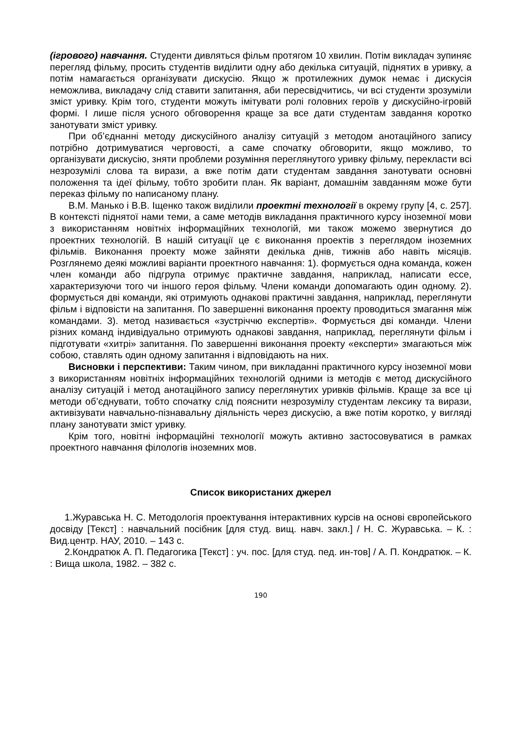(ігрового) навчання. Студенти дивляться фільм протягом 10 хвилин. Потім викладач зупиняє перегляд фільму, просить студентів виділити одну або декілька ситуацій, піднятих в уривку, а потім намагається організувати дискусію. Якщо ж протилежних думок немає і дискусія неможлива, викладачу слід ставити запитання, аби пересвідчитись, чи всі студенти зрозуміли зміст уривку. Крім того, студенти можуть імітувати ролі головних героїв у дискусійно-ігровій формі. І лише після усного обговорення краще за все дати студентам завдання коротко занотувати зміст уривку.
При об’єднанні методу дискусійного аналізу ситуацій з методом анотаційного запису потрібно дотримуватися черговості, а саме спочатку обговорити, якщо можливо, то організувати дискусію, зняти проблеми розуміння переглянутого уривку фільму, перекласти всі незрозумілі слова та вирази, а вже потім дати студентам завдання занотувати основні положення та ідеї фільму, тобто зробити план. Як варіант, домашнім завданням може бути переказ фільму по написаному плану.
В.М. Манько і В.В. Іщенко також виділили проектні технології в окрему групу [4, с. 257]. В контексті піднятої нами теми, а саме методів викладання практичного курсу іноземної мови з використанням новітніх інформаційних технологій, ми також можемо звернутися до проектних технологій. В нашій ситуації це є виконання проектів з переглядом іноземних фільмів. Виконання проекту може зайняти декілька днів, тижнів або навіть місяців. Розглянемо деякі можливі варіанти проектного навчання: 1). формується одна команда, кожен член команди або підгрупа отримує практичне завдання, наприклад, написати ессе, характеризуючи того чи іншого героя фільму. Члени команди допомагають один одному. 2). формується дві команди, які отримують однакові практичні завдання, наприклад, переглянути фільм і відповісти на запитання. По завершенні виконання проекту проводиться змагання між командами. 3). метод називається «зустріччю експертів». Формується дві команди. Члени різних команд індивідуально отримують однакові завдання, наприклад, переглянути фільм і підготувати «хитрі» запитання. По завершенні виконання проекту «експерти» змагаються між собою, ставлять один одному запитання і відповідають на них.
Висновки і перспективи: Таким чином, при викладанні практичного курсу іноземної мови з використанням новітніх інформаційних технологій одними із методів є метод дискусійного аналізу ситуацій і метод анотаційного запису переглянутих уривків фільмів. Краще за все ці методи об’єднувати, тобто спочатку слід пояснити незрозумілу студентам лексику та вирази, активізувати навчально-пізнавальну діяльність через дискусію, а вже потім коротко, у вигляді плану занотувати зміст уривку.
Крім того, новітні інформаційні технології можуть активно застосовуватися в рамках проектного навчання філологів іноземних мов.
Список використаних джерел
1.Журавська Н. С. Методологія проектування інтерактивних курсів на основі європейського досвіду [Текст] : навчальний посібник [для студ. вищ. навч. закл.] / Н. С. Журавська. – К. : Вид.центр. НАУ, 2010. – 143 с.
2.Кондратюк А. П. Педагогика [Текст] : уч. пос. [для студ. пед. ин-тов] / А. П. Кондратюк. – К. : Вища школа, 1982. – 382 с.
190